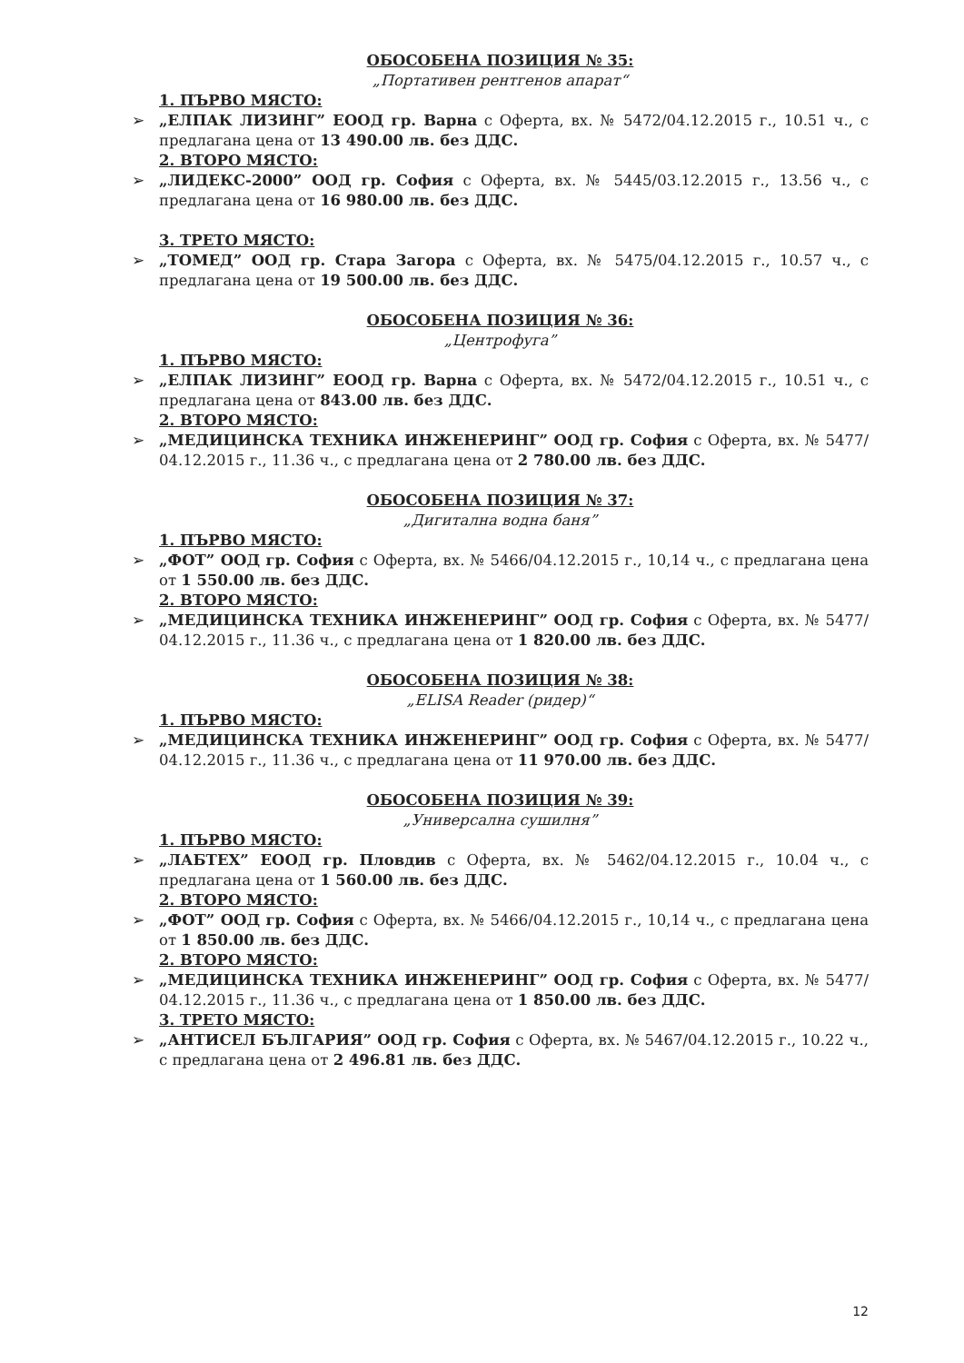ОБОСОБЕНА ПОЗИЦИЯ № 35:
„Портативен рентгенов апарат“
1. ПЪРВО МЯСТО:
➢ „ЕЛПАК ЛИЗИНГ” ЕООД гр. Варна с Оферта, вх. № 5472/04.12.2015 г., 10.51 ч., с предлагана цена от 13 490.00 лв. без ДДС.
2. ВТОРО МЯСТО:
➢ „ЛИДЕКС-2000” ООД гр. София с Оферта, вх. № 5445/03.12.2015 г., 13.56 ч., с предлагана цена от 16 980.00 лв. без ДДС.
3. ТРЕТО МЯСТО:
➢ „ТОМЕД” ООД гр. Стара Загора с Оферта, вх. № 5475/04.12.2015 г., 10.57 ч., с предлагана цена от 19 500.00 лв. без ДДС.
ОБОСОБЕНА ПОЗИЦИЯ № 36:
„Центрофуга”
1. ПЪРВО МЯСТО:
➢ „ЕЛПАК ЛИЗИНГ” ЕООД гр. Варна с Оферта, вх. № 5472/04.12.2015 г., 10.51 ч., с предлагана цена от 843.00 лв. без ДДС.
2. ВТОРО МЯСТО:
➢ „МЕДИЦИНСКА ТЕХНИКА ИНЖЕНЕРИНГ” ООД гр. София с Оферта, вх. № 5477/ 04.12.2015 г., 11.36 ч., с предлагана цена от 2 780.00 лв. без ДДС.
ОБОСОБЕНА ПОЗИЦИЯ № 37:
„Дигитална водна баня”
1. ПЪРВО МЯСТО:
➢ „ФОТ” ООД гр. София с Оферта, вх. № 5466/04.12.2015 г., 10,14 ч., с предлагана цена от 1 550.00 лв. без ДДС.
2. ВТОРО МЯСТО:
➢ „МЕДИЦИНСКА ТЕХНИКА ИНЖЕНЕРИНГ” ООД гр. София с Оферта, вх. № 5477/ 04.12.2015 г., 11.36 ч., с предлагана цена от 1 820.00 лв. без ДДС.
ОБОСОБЕНА ПОЗИЦИЯ № 38:
„ELISA Reader (ридер)“
1. ПЪРВО МЯСТО:
➢ „МЕДИЦИНСКА ТЕХНИКА ИНЖЕНЕРИНГ” ООД гр. София с Оферта, вх. № 5477/ 04.12.2015 г., 11.36 ч., с предлагана цена от 11 970.00 лв. без ДДС.
ОБОСОБЕНА ПОЗИЦИЯ № 39:
„Универсална сушилня”
1. ПЪРВО МЯСТО:
➢ „ЛАБТЕХ” ЕООД гр. Пловдив с Оферта, вх. № 5462/04.12.2015 г., 10.04 ч., с предлагана цена от 1 560.00 лв. без ДДС.
2. ВТОРО МЯСТО:
➢ „ФОТ” ООД гр. София с Оферта, вх. № 5466/04.12.2015 г., 10,14 ч., с предлагана цена от 1 850.00 лв. без ДДС.
2. ВТОРО МЯСТО:
➢ „МЕДИЦИНСКА ТЕХНИКА ИНЖЕНЕРИНГ” ООД гр. София с Оферта, вх. № 5477/ 04.12.2015 г., 11.36 ч., с предлагана цена от 1 850.00 лв. без ДДС.
3. ТРЕТО МЯСТО:
➢ „АНТИСЕЛ БЪЛГАРИЯ” ООД гр. София с Оферта, вх. № 5467/04.12.2015 г., 10.22 ч., с предлагана цена от 2 496.81 лв. без ДДС.
12